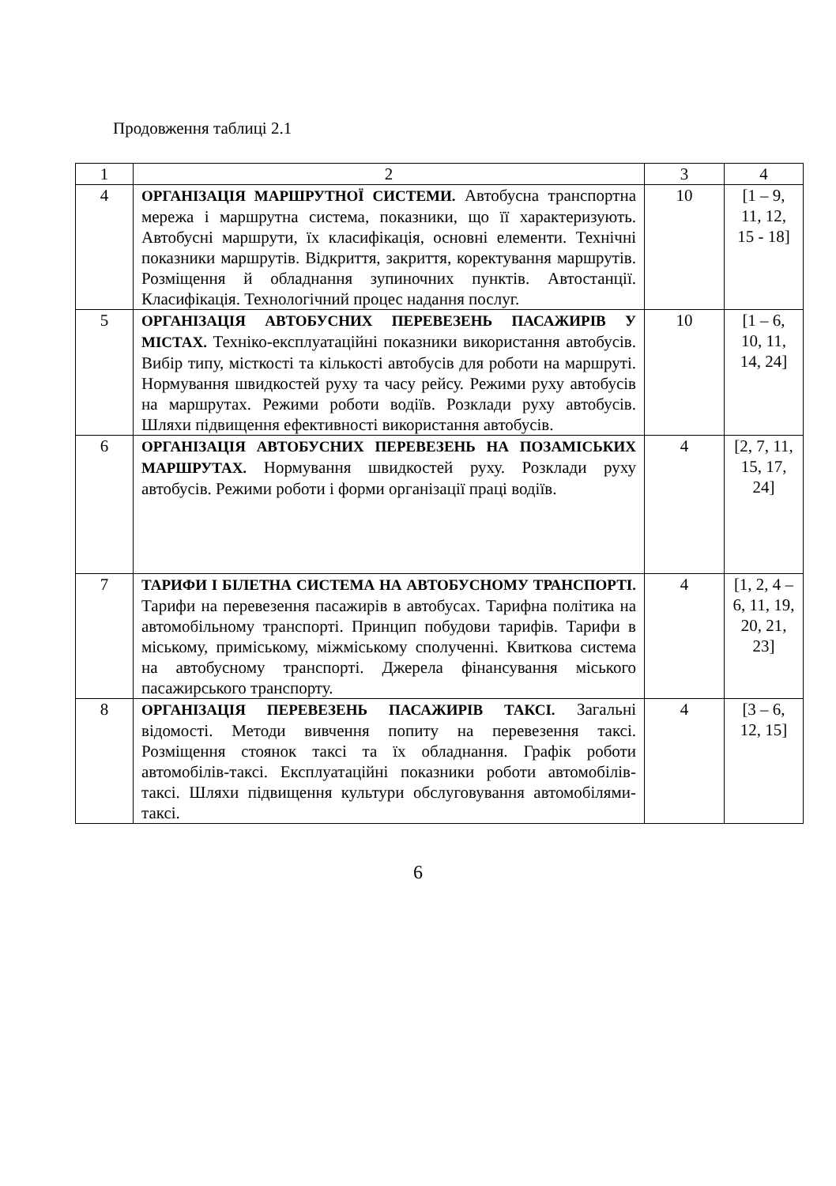Продовження таблиці 2.1
| 1 | 2 | 3 | 4 |
| 4 | ОРГАНІЗАЦІЯ МАРШРУТНОЇ СИСТЕМИ. Автобусна транспортна мережа і маршрутна система, показники, що її характеризують. Автобусні маршрути, їх класифікація, основні елементи. Технічні показники маршрутів. Відкриття, закриття, коректування маршрутів. Розміщення й обладнання зупиночних пунктів. Автостанції. Класифікація. Технологічний процес надання послуг. | 10 | [1 – 9, 11, 12, 15 - 18] |
| 5 | ОРГАНІЗАЦІЯ АВТОБУСНИХ ПЕРЕВЕЗЕНЬ ПАСАЖИРІВ У МІСТАХ. Техніко-експлуатаційні показники використання автобусів. Вибір типу, місткості та кількості автобусів для роботи на маршруті. Нормування швидкостей руху та часу рейсу. Режими руху автобусів на маршрутах. Режими роботи водіїв. Розклади руху автобусів. Шляхи підвищення ефективності використання автобусів. | 10 | [1 – 6, 10, 11, 14, 24] |
| 6 | ОРГАНІЗАЦІЯ АВТОБУСНИХ ПЕРЕВЕЗЕНЬ НА ПОЗАМІСЬКИХ МАРШРУТАХ. Нормування швидкостей руху. Розклади руху автобусів. Режими роботи і форми організації праці водіїв. | 4 | [2, 7, 11, 15, 17, 24] |
| 7 | ТАРИФИ І БІЛЕТНА СИСТЕМА НА АВТОБУСНОМУ ТРАНСПОРТІ. Тарифи на перевезення пасажирів в автобусах. Тарифна політика на автомобільному транспорті. Принцип побудови тарифів. Тарифи в міському, приміському, міжміському сполученні. Квиткова система на автобусному транспорті. Джерела фінансування міського пасажирського транспорту. | 4 | [1, 2, 4 – 6, 11, 19, 20, 21, 23] |
| 8 | ОРГАНІЗАЦІЯ ПЕРЕВЕЗЕНЬ ПАСАЖИРІВ ТАКСІ. Загальні відомості. Методи вивчення попиту на перевезення таксі. Розміщення стоянок таксі та їх обладнання. Графік роботи автомобілів-таксі. Експлуатаційні показники роботи автомобілів-таксі. Шляхи підвищення культури обслуговування автомобілями-таксі. | 4 | [3 – 6, 12, 15] |
6